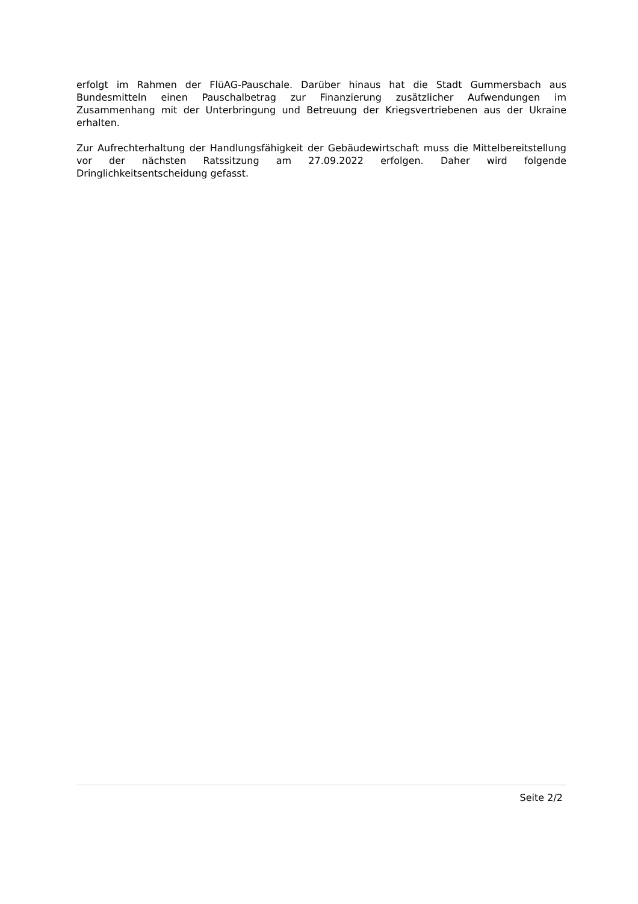erfolgt im Rahmen der FlüAG-Pauschale. Darüber hinaus hat die Stadt Gummersbach aus Bundesmitteln einen Pauschalbetrag zur Finanzierung zusätzlicher Aufwendungen im Zusammenhang mit der Unterbringung und Betreuung der Kriegsvertriebenen aus der Ukraine erhalten.
Zur Aufrechterhaltung der Handlungsfähigkeit der Gebäudewirtschaft muss die Mittelbereitstellung vor der nächsten Ratssitzung am 27.09.2022 erfolgen. Daher wird folgende Dringlichkeitsentscheidung gefasst.
Seite 2/2